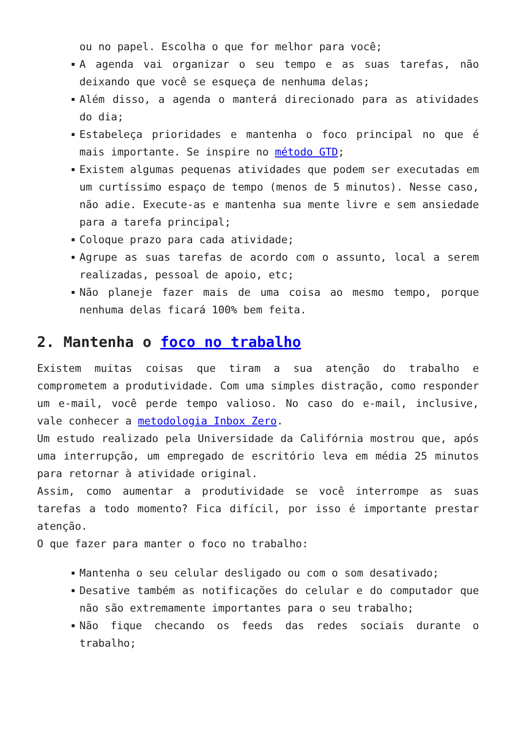ou no papel. Escolha o que for melhor para você;
A agenda vai organizar o seu tempo e as suas tarefas, não deixando que você se esqueça de nenhuma delas;
Além disso, a agenda o manterá direcionado para as atividades do dia;
Estabeleça prioridades e mantenha o foco principal no que é mais importante. Se inspire no método GTD;
Existem algumas pequenas atividades que podem ser executadas em um curtíssimo espaço de tempo (menos de 5 minutos). Nesse caso, não adie. Execute-as e mantenha sua mente livre e sem ansiedade para a tarefa principal;
Coloque prazo para cada atividade;
Agrupe as suas tarefas de acordo com o assunto, local a serem realizadas, pessoal de apoio, etc;
Não planeje fazer mais de uma coisa ao mesmo tempo, porque nenhuma delas ficará 100% bem feita.
2. Mantenha o foco no trabalho
Existem muitas coisas que tiram a sua atenção do trabalho e comprometem a produtividade. Com uma simples distração, como responder um e-mail, você perde tempo valioso. No caso do e-mail, inclusive, vale conhecer a metodologia Inbox Zero.
Um estudo realizado pela Universidade da Califórnia mostrou que, após uma interrupção, um empregado de escritório leva em média 25 minutos para retornar à atividade original.
Assim, como aumentar a produtividade se você interrompe as suas tarefas a todo momento? Fica difícil, por isso é importante prestar atenção.
O que fazer para manter o foco no trabalho:
Mantenha o seu celular desligado ou com o som desativado;
Desative também as notificações do celular e do computador que não são extremamente importantes para o seu trabalho;
Não fique checando os feeds das redes sociais durante o trabalho;